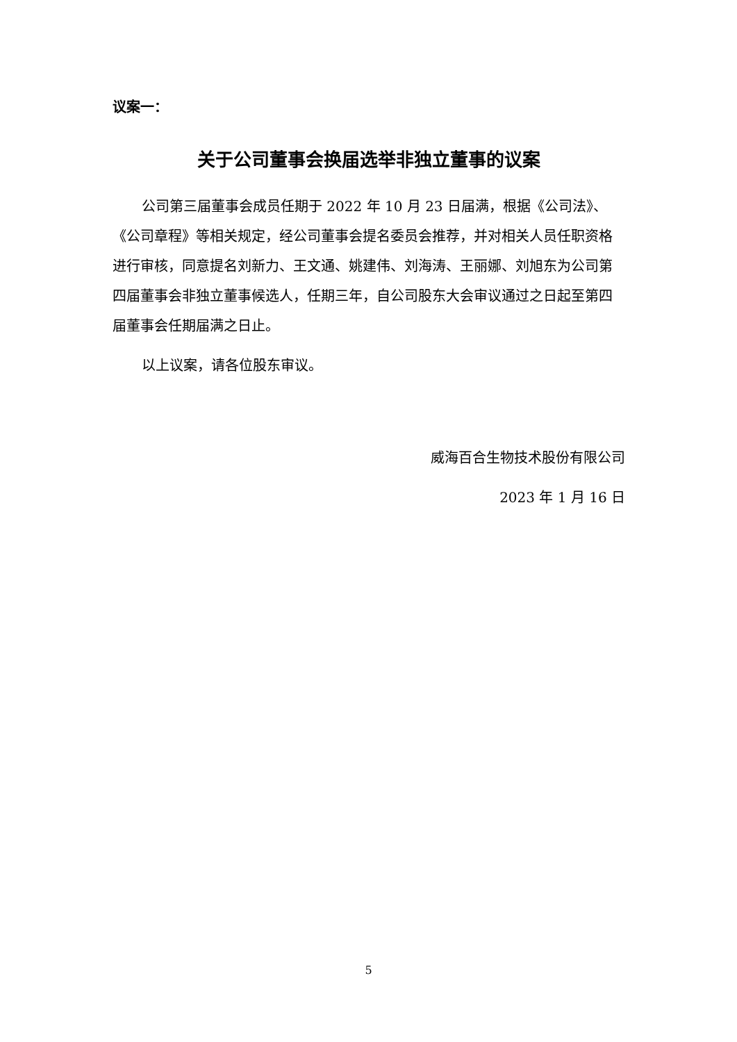议案一：
关于公司董事会换届选举非独立董事的议案
公司第三届董事会成员任期于 2022 年 10 月 23 日届满，根据《公司法》、《公司章程》等相关规定，经公司董事会提名委员会推荐，并对相关人员任职资格进行审核，同意提名刘新力、王文通、姚建伟、刘海涛、王丽娜、刘旭东为公司第四届董事会非独立董事候选人，任期三年，自公司股东大会审议通过之日起至第四届董事会任期届满之日止。
以上议案，请各位股东审议。
威海百合生物技术股份有限公司
2023 年 1 月 16 日
5